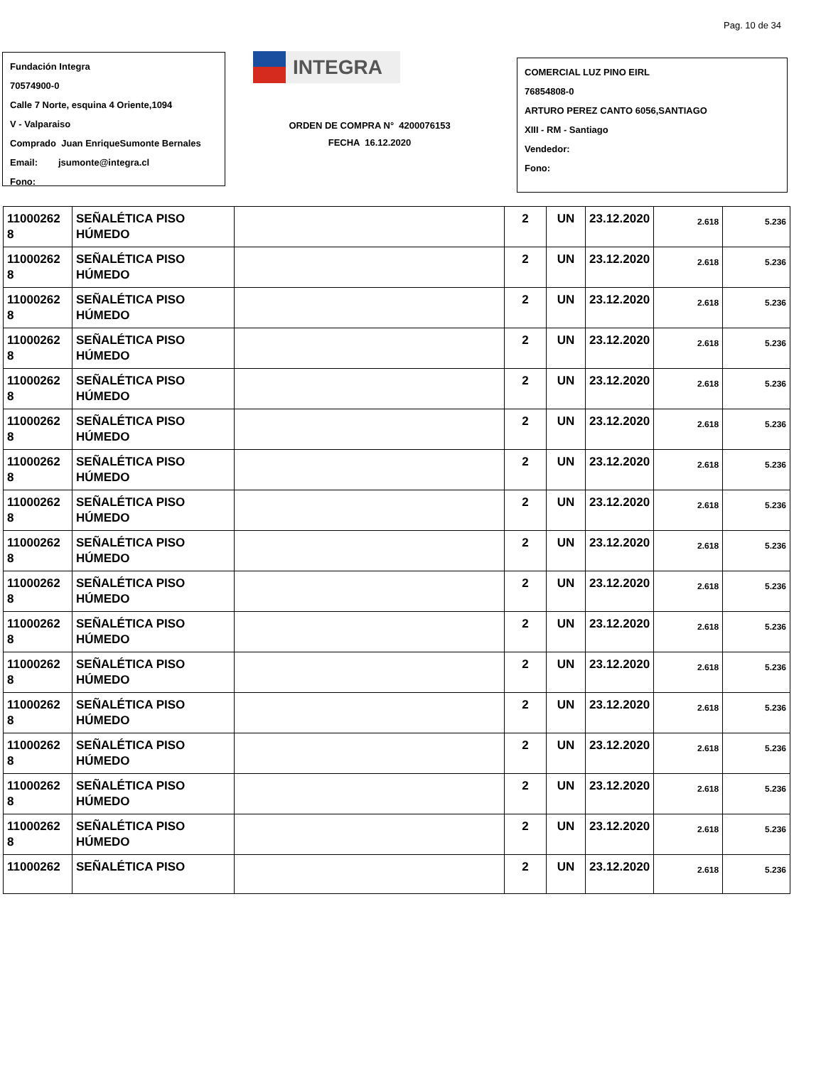Pag. 10 de 34
Fundación Integra
70574900-0
Calle 7 Norte, esquina 4 Oriente,1094
V - Valparaiso
Comprado Juan EnriqueSumonte Bernales
Email: jsumonte@integra.cl
Fono:
INTEGRA
ORDEN DE COMPRA N° 4200076153
FECHA 16.12.2020
COMERCIAL LUZ PINO EIRL
76854808-0
ARTURO PEREZ CANTO 6056,SANTIAGO
XIII - RM - Santiago
Vendedor:
Fono:
| 11000262 8 | SEÑALÉTICA PISO HÚMEDO | | 2 | UN | 23.12.2020 | 2.618 | 5.236 |
| 11000262 8 | SEÑALÉTICA PISO HÚMEDO | | 2 | UN | 23.12.2020 | 2.618 | 5.236 |
| 11000262 8 | SEÑALÉTICA PISO HÚMEDO | | 2 | UN | 23.12.2020 | 2.618 | 5.236 |
| 11000262 8 | SEÑALÉTICA PISO HÚMEDO | | 2 | UN | 23.12.2020 | 2.618 | 5.236 |
| 11000262 8 | SEÑALÉTICA PISO HÚMEDO | | 2 | UN | 23.12.2020 | 2.618 | 5.236 |
| 11000262 8 | SEÑALÉTICA PISO HÚMEDO | | 2 | UN | 23.12.2020 | 2.618 | 5.236 |
| 11000262 8 | SEÑALÉTICA PISO HÚMEDO | | 2 | UN | 23.12.2020 | 2.618 | 5.236 |
| 11000262 8 | SEÑALÉTICA PISO HÚMEDO | | 2 | UN | 23.12.2020 | 2.618 | 5.236 |
| 11000262 8 | SEÑALÉTICA PISO HÚMEDO | | 2 | UN | 23.12.2020 | 2.618 | 5.236 |
| 11000262 8 | SEÑALÉTICA PISO HÚMEDO | | 2 | UN | 23.12.2020 | 2.618 | 5.236 |
| 11000262 8 | SEÑALÉTICA PISO HÚMEDO | | 2 | UN | 23.12.2020 | 2.618 | 5.236 |
| 11000262 8 | SEÑALÉTICA PISO HÚMEDO | | 2 | UN | 23.12.2020 | 2.618 | 5.236 |
| 11000262 8 | SEÑALÉTICA PISO HÚMEDO | | 2 | UN | 23.12.2020 | 2.618 | 5.236 |
| 11000262 8 | SEÑALÉTICA PISO HÚMEDO | | 2 | UN | 23.12.2020 | 2.618 | 5.236 |
| 11000262 8 | SEÑALÉTICA PISO HÚMEDO | | 2 | UN | 23.12.2020 | 2.618 | 5.236 |
| 11000262 8 | SEÑALÉTICA PISO HÚMEDO | | 2 | UN | 23.12.2020 | 2.618 | 5.236 |
| 11000262 | SEÑALÉTICA PISO | | 2 | UN | 23.12.2020 | 2.618 | 5.236 |